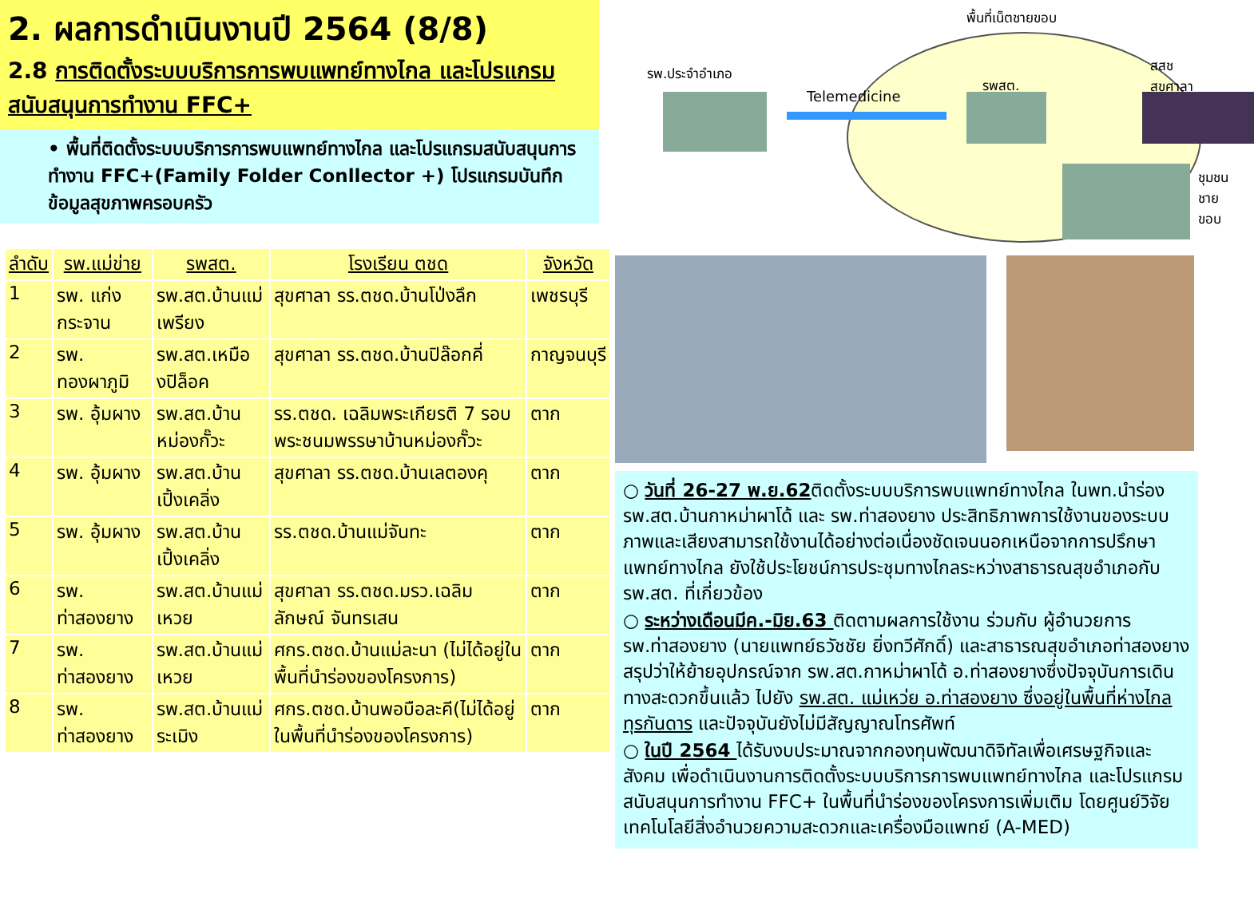2. ผลการดำเนินงานปี 2564 (8/8)
2.8 การติดตั้งระบบบริการการพบแพทย์ทางไกล และโปรแกรมสนับสนุนการทำงาน FFC+
• พื้นที่ติดตั้งระบบบริการการพบแพทย์ทางไกล และโปรแกรมสนับสนุนการทำงาน FFC+(Family Folder Conllector +) โปรแกรมบันทึกข้อมูลสุขภาพครอบครัว
| ลำดับ | รพ.แม่ข่าย | รพสต. | โรงเรียน ตชด | จังหวัด |
| --- | --- | --- | --- | --- |
| 1 | รพ. แก่งกระจาน | รพ.สต.บ้านแม่เพรียง | สุขศาลา รร.ตชด.บ้านโป่งลึก | เพชรบุรี |
| 2 | รพ. ทองผาภูมิ | รพ.สต.เหมืองปิล็อค | สุขศาลา รร.ตชด.บ้านปิล๊อกคี่ | กาญจนบุรี |
| 3 | รพ. อุ้มผาง | รพ.สต.บ้านหม่องกั๊วะ | รร.ตชด. เฉลิมพระเกียรติ 7 รอบ พระชนมพรรษาบ้านหม่องกั๊วะ | ตาก |
| 4 | รพ. อุ้มผาง | รพ.สต.บ้านเปิ้งเคลิ่ง | สุขศาลา รร.ตชด.บ้านเลตองคุ | ตาก |
| 5 | รพ. อุ้มผาง | รพ.สต.บ้านเปิ้งเคลิ่ง | รร.ตชด.บ้านแม่จันทะ | ตาก |
| 6 | รพ. ท่าสองยาง | รพ.สต.บ้านแม่เหวย | สุขศาลา รร.ตชด.มรว.เฉลิมลักษณ์ จันทรเสน | ตาก |
| 7 | รพ. ท่าสองยาง | รพ.สต.บ้านแม่เหวย | ศกร.ตชด.บ้านแม่ละนา (ไม่ได้อยู่ในพื้นที่นำร่องของโครงการ) | ตาก |
| 8 | รพ. ท่าสองยาง | รพ.สต.บ้านแม่ระเมิง | ศกร.ตชด.บ้านพอบือละคี(ไม่ได้อยู่ในพื้นที่นำร่องของโครงการ) | ตาก |
พื้นที่เน็ตชายขอบ
รพ.ประจำอำเภอ
Telemedicine
รพสต.
สสช
สุขศาลา
ชุมชน
ชาย
ขอบ
○ วันที่ 26-27 พ.ย.62ติดตั้งระบบบริการพบแพทย์ทางไกล ในพท.นำร่อง รพ.สต.บ้านกาหม่าผาโด้ และ รพ.ท่าสองยาง ประสิทธิภาพการใช้งานของระบบภาพและเสียงสามารถใช้งานได้อย่างต่อเนื่องชัดเจนนอกเหนือจากการปรึกษาแพทย์ทางไกล ยังใช้ประโยชน์การประชุมทางไกลระหว่างสาธารณสุขอำเภอกับ รพ.สต. ที่เกี่ยวข้อง
○ ระหว่างเดือนมีค.-มิย.63 ติดตามผลการใช้งาน ร่วมกับ ผู้อำนวยการ รพ.ท่าสองยาง (นายแพทย์ธวัชชัย ยิ่งทวีศักดิ์) และสาธารณสุขอำเภอท่าสองยางสรุปว่าให้ย้ายอุปกรณ์จาก รพ.สต.กาหม่าผาโด้ อ.ท่าสองยางซึ่งปัจจุบันการเดินทางสะดวกขึ้นแล้ว ไปยัง รพ.สต. แม่เหว่ย อ.ท่าสองยาง ซึ่งอยู่ในพื้นที่ห่างไกลทุรกันดาร และปัจจุบันยังไม่มีสัญญาณโทรศัพท์
○ ในปี 2564 ได้รับงบประมาณจากกองทุนพัฒนาดิจิทัลเพื่อเศรษฐกิจและสังคม เพื่อดำเนินงานการติดตั้งระบบบริการการพบแพทย์ทางไกล และโปรแกรมสนับสนุนการทำงาน FFC+ ในพื้นที่นำร่องของโครงการเพิ่มเติม โดยศูนย์วิจัยเทคโนโลยีสิ่งอำนวยความสะดวกและเครื่องมือแพทย์ (A-MED)